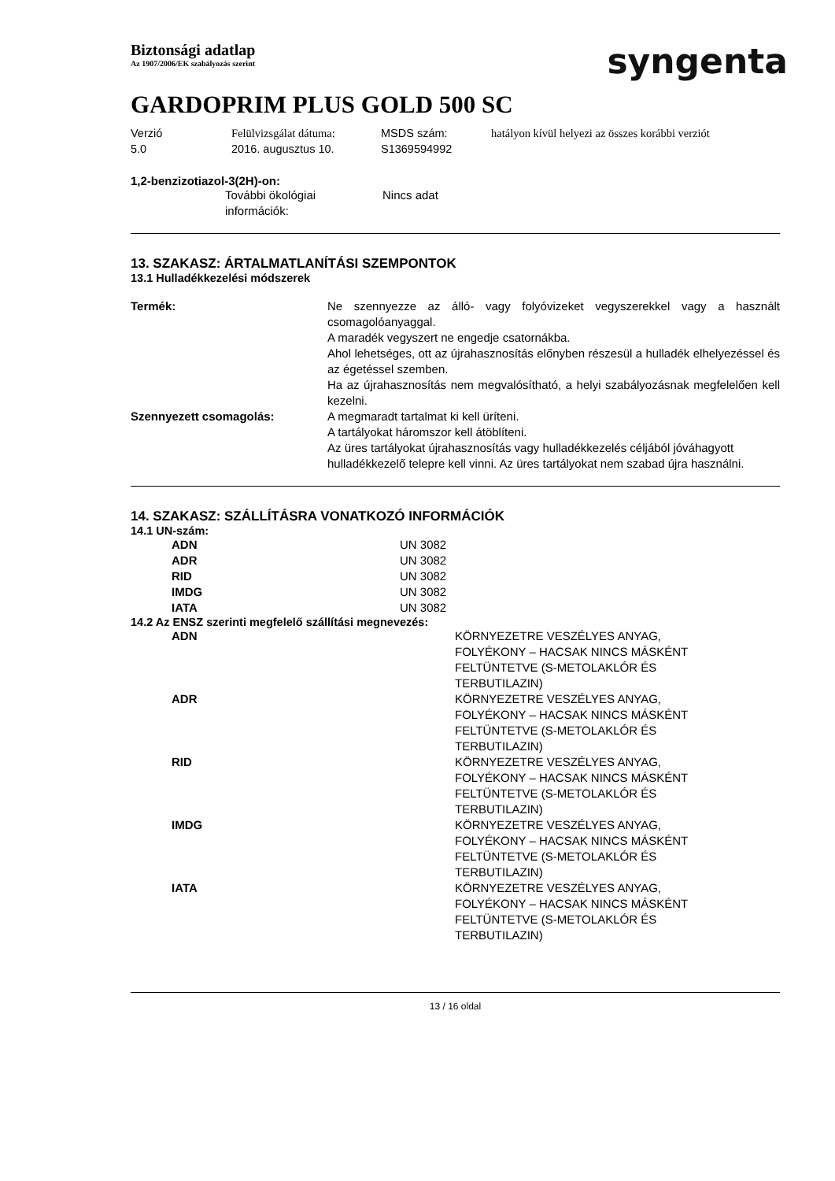Biztonsági adatlap
Az 1907/2006/EK szabályozás szerint
syngenta
GARDOPRIM PLUS GOLD 500 SC
| Verzió 5.0 | Felülvizsgálat dátuma: 2016. augusztus 10. | MSDS szám: S1369594992 | hatályon kívül helyezi az összes korábbi verziót |
1,2-benzizotiazol-3(2H)-on:
| | További ökológiai információk: | Nincs adat |
13. SZAKASZ: ÁRTALMATLANÍTÁSI SZEMPONTOK
13.1 Hulladékkezelési módszerek
| Termék: | Ne szennyezze az álló- vagy folyóvizeket vegyszerekkel vagy a használt csomagolóanyaggal. A maradék vegyszert ne engedje csatornákba. Ahol lehetséges, ott az újrahasznosítás előnyben részesül a hulladék elhelyezéssel és az égetéssel szemben. Ha az újrahasznosítás nem megvalósítható, a helyi szabályozásnak megfelelően kell kezelni. |
| Szennyezett csomagolás: | A megmaradt tartalmat ki kell üríteni. A tartályokat háromszor kell átöblíteni. Az üres tartályokat újrahasznosítás vagy hulladékkezelés céljából jóváhagyott hulladékkezelő telepre kell vinni. Az üres tartályokat nem szabad újra használni. |
14. SZAKASZ: SZÁLLÍTÁSRA VONATKOZÓ INFORMÁCIÓK
14.1 UN-szám:
| | ADN | UN 3082 |
| | ADR | UN 3082 |
| | RID | UN 3082 |
| | IMDG | UN 3082 |
| | IATA | UN 3082 |
14.2 Az ENSZ szerinti megfelelő szállítási megnevezés:
| | ADN | KÖRNYEZETRE VESZÉLYES ANYAG, FOLYÉKONY – HACSAK NINCS MÁSKÉNT FELTÜNTETVE (S-METOLAKLÓR ÉS TERBUTILAZIN) |
| | ADR | KÖRNYEZETRE VESZÉLYES ANYAG, FOLYÉKONY – HACSAK NINCS MÁSKÉNT FELTÜNTETVE (S-METOLAKLÓR ÉS TERBUTILAZIN) |
| | RID | KÖRNYEZETRE VESZÉLYES ANYAG, FOLYÉKONY – HACSAK NINCS MÁSKÉNT FELTÜNTETVE (S-METOLAKLÓR ÉS TERBUTILAZIN) |
| | IMDG | KÖRNYEZETRE VESZÉLYES ANYAG, FOLYÉKONY – HACSAK NINCS MÁSKÉNT FELTÜNTETVE (S-METOLAKLÓR ÉS TERBUTILAZIN) |
| | IATA | KÖRNYEZETRE VESZÉLYES ANYAG, FOLYÉKONY – HACSAK NINCS MÁSKÉNT FELTÜNTETVE (S-METOLAKLÓR ÉS TERBUTILAZIN) |
13 / 16 oldal